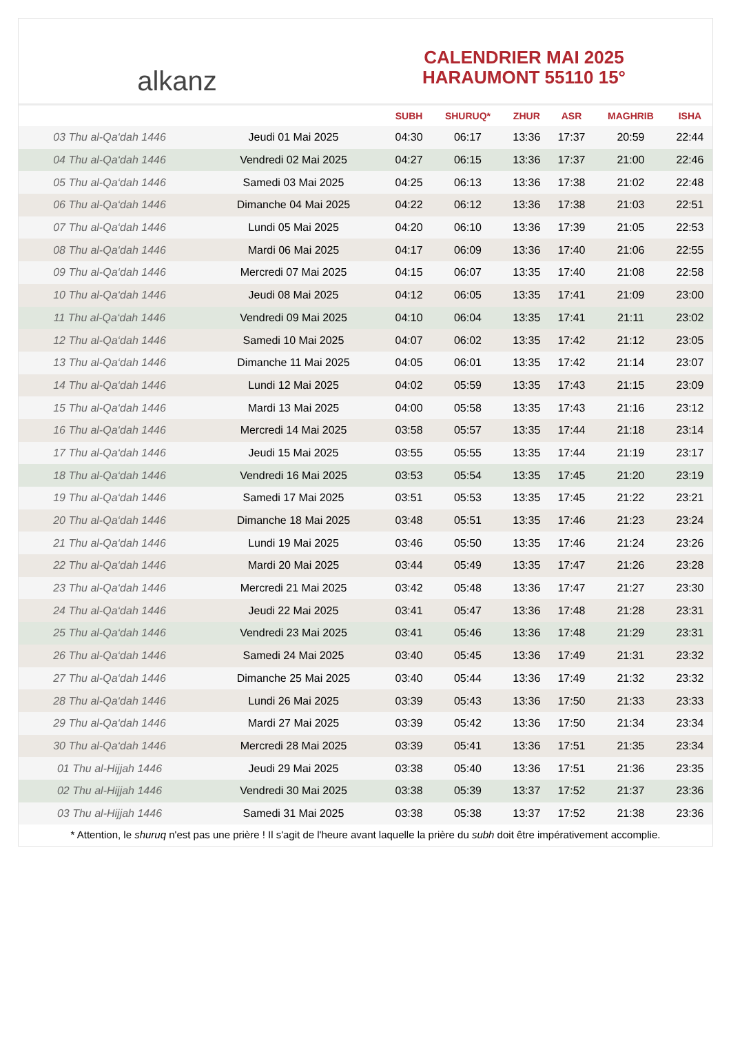alkanz
CALENDRIER MAI 2025
HARAUMONT 55110 15°
| | | SUBH | SHURUQ* | ZHUR | ASR | MAGHRIB | ISHA |
| --- | --- | --- | --- | --- | --- | --- | --- |
| 03 Thu al-Qa‘dah 1446 | Jeudi 01 Mai 2025 | 04:30 | 06:17 | 13:36 | 17:37 | 20:59 | 22:44 |
| 04 Thu al-Qa‘dah 1446 | Vendredi 02 Mai 2025 | 04:27 | 06:15 | 13:36 | 17:37 | 21:00 | 22:46 |
| 05 Thu al-Qa‘dah 1446 | Samedi 03 Mai 2025 | 04:25 | 06:13 | 13:36 | 17:38 | 21:02 | 22:48 |
| 06 Thu al-Qa‘dah 1446 | Dimanche 04 Mai 2025 | 04:22 | 06:12 | 13:36 | 17:38 | 21:03 | 22:51 |
| 07 Thu al-Qa‘dah 1446 | Lundi 05 Mai 2025 | 04:20 | 06:10 | 13:36 | 17:39 | 21:05 | 22:53 |
| 08 Thu al-Qa‘dah 1446 | Mardi 06 Mai 2025 | 04:17 | 06:09 | 13:36 | 17:40 | 21:06 | 22:55 |
| 09 Thu al-Qa‘dah 1446 | Mercredi 07 Mai 2025 | 04:15 | 06:07 | 13:35 | 17:40 | 21:08 | 22:58 |
| 10 Thu al-Qa‘dah 1446 | Jeudi 08 Mai 2025 | 04:12 | 06:05 | 13:35 | 17:41 | 21:09 | 23:00 |
| 11 Thu al-Qa‘dah 1446 | Vendredi 09 Mai 2025 | 04:10 | 06:04 | 13:35 | 17:41 | 21:11 | 23:02 |
| 12 Thu al-Qa‘dah 1446 | Samedi 10 Mai 2025 | 04:07 | 06:02 | 13:35 | 17:42 | 21:12 | 23:05 |
| 13 Thu al-Qa‘dah 1446 | Dimanche 11 Mai 2025 | 04:05 | 06:01 | 13:35 | 17:42 | 21:14 | 23:07 |
| 14 Thu al-Qa‘dah 1446 | Lundi 12 Mai 2025 | 04:02 | 05:59 | 13:35 | 17:43 | 21:15 | 23:09 |
| 15 Thu al-Qa‘dah 1446 | Mardi 13 Mai 2025 | 04:00 | 05:58 | 13:35 | 17:43 | 21:16 | 23:12 |
| 16 Thu al-Qa‘dah 1446 | Mercredi 14 Mai 2025 | 03:58 | 05:57 | 13:35 | 17:44 | 21:18 | 23:14 |
| 17 Thu al-Qa‘dah 1446 | Jeudi 15 Mai 2025 | 03:55 | 05:55 | 13:35 | 17:44 | 21:19 | 23:17 |
| 18 Thu al-Qa‘dah 1446 | Vendredi 16 Mai 2025 | 03:53 | 05:54 | 13:35 | 17:45 | 21:20 | 23:19 |
| 19 Thu al-Qa‘dah 1446 | Samedi 17 Mai 2025 | 03:51 | 05:53 | 13:35 | 17:45 | 21:22 | 23:21 |
| 20 Thu al-Qa‘dah 1446 | Dimanche 18 Mai 2025 | 03:48 | 05:51 | 13:35 | 17:46 | 21:23 | 23:24 |
| 21 Thu al-Qa‘dah 1446 | Lundi 19 Mai 2025 | 03:46 | 05:50 | 13:35 | 17:46 | 21:24 | 23:26 |
| 22 Thu al-Qa‘dah 1446 | Mardi 20 Mai 2025 | 03:44 | 05:49 | 13:35 | 17:47 | 21:26 | 23:28 |
| 23 Thu al-Qa‘dah 1446 | Mercredi 21 Mai 2025 | 03:42 | 05:48 | 13:36 | 17:47 | 21:27 | 23:30 |
| 24 Thu al-Qa‘dah 1446 | Jeudi 22 Mai 2025 | 03:41 | 05:47 | 13:36 | 17:48 | 21:28 | 23:31 |
| 25 Thu al-Qa‘dah 1446 | Vendredi 23 Mai 2025 | 03:41 | 05:46 | 13:36 | 17:48 | 21:29 | 23:31 |
| 26 Thu al-Qa‘dah 1446 | Samedi 24 Mai 2025 | 03:40 | 05:45 | 13:36 | 17:49 | 21:31 | 23:32 |
| 27 Thu al-Qa‘dah 1446 | Dimanche 25 Mai 2025 | 03:40 | 05:44 | 13:36 | 17:49 | 21:32 | 23:32 |
| 28 Thu al-Qa‘dah 1446 | Lundi 26 Mai 2025 | 03:39 | 05:43 | 13:36 | 17:50 | 21:33 | 23:33 |
| 29 Thu al-Qa‘dah 1446 | Mardi 27 Mai 2025 | 03:39 | 05:42 | 13:36 | 17:50 | 21:34 | 23:34 |
| 30 Thu al-Qa‘dah 1446 | Mercredi 28 Mai 2025 | 03:39 | 05:41 | 13:36 | 17:51 | 21:35 | 23:34 |
| 01 Thu al-Hijjah 1446 | Jeudi 29 Mai 2025 | 03:38 | 05:40 | 13:36 | 17:51 | 21:36 | 23:35 |
| 02 Thu al-Hijjah 1446 | Vendredi 30 Mai 2025 | 03:38 | 05:39 | 13:37 | 17:52 | 21:37 | 23:36 |
| 03 Thu al-Hijjah 1446 | Samedi 31 Mai 2025 | 03:38 | 05:38 | 13:37 | 17:52 | 21:38 | 23:36 |
* Attention, le shuruq n'est pas une prière ! Il s'agit de l'heure avant laquelle la prière du subh doit être impérativement accomplie.